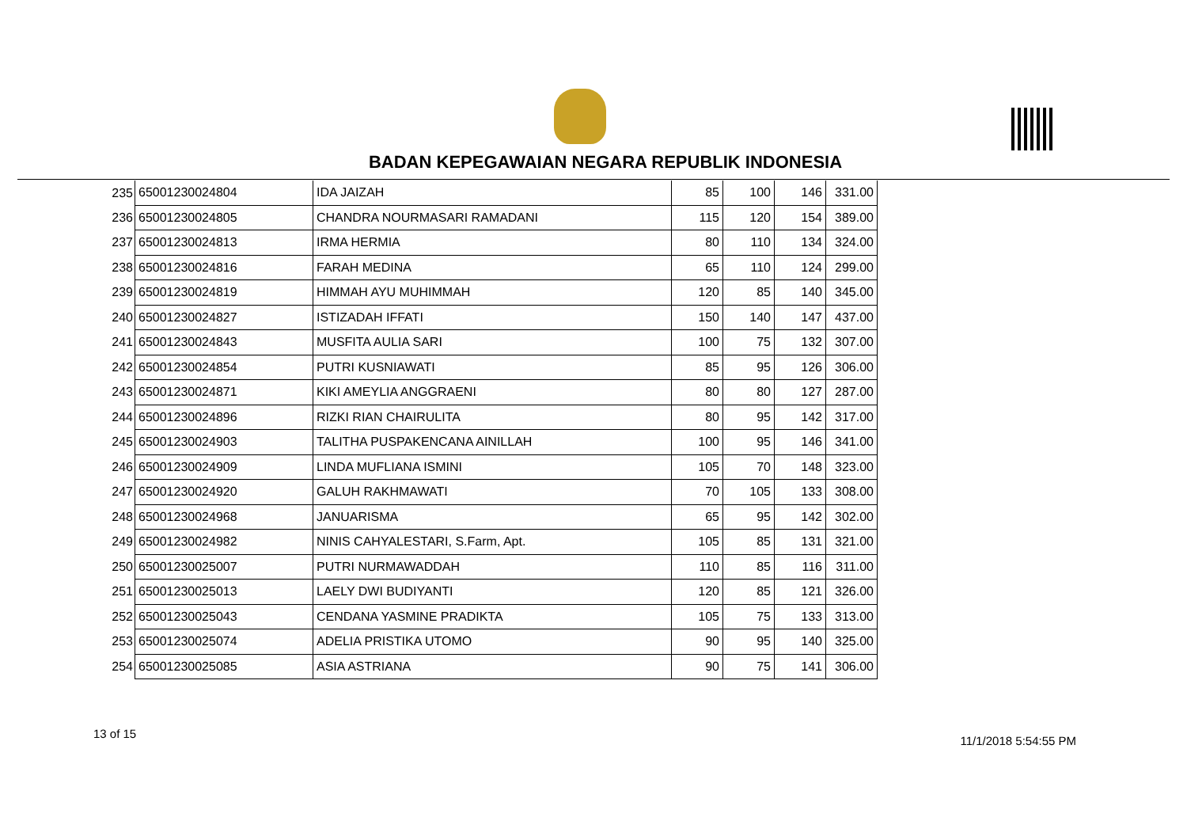BADAN KEPEGAWAIAN NEGARA REPUBLIK INDONESIA
| 235 | 65001230024804 | IDA JAIZAH | 85 | 100 | 146 | 331.00 |
| 236 | 65001230024805 | CHANDRA NOURMASARI RAMADANI | 115 | 120 | 154 | 389.00 |
| 237 | 65001230024813 | IRMA HERMIA | 80 | 110 | 134 | 324.00 |
| 238 | 65001230024816 | FARAH MEDINA | 65 | 110 | 124 | 299.00 |
| 239 | 65001230024819 | HIMMAH AYU MUHIMMAH | 120 | 85 | 140 | 345.00 |
| 240 | 65001230024827 | ISTIZADAH IFFATI | 150 | 140 | 147 | 437.00 |
| 241 | 65001230024843 | MUSFITA AULIA SARI | 100 | 75 | 132 | 307.00 |
| 242 | 65001230024854 | PUTRI KUSNIAWATI | 85 | 95 | 126 | 306.00 |
| 243 | 65001230024871 | KIKI AMEYLIA ANGGRAENI | 80 | 80 | 127 | 287.00 |
| 244 | 65001230024896 | RIZKI RIAN CHAIRULITA | 80 | 95 | 142 | 317.00 |
| 245 | 65001230024903 | TALITHA PUSPAKENCANA AINILLAH | 100 | 95 | 146 | 341.00 |
| 246 | 65001230024909 | LINDA MUFLIANA ISMINI | 105 | 70 | 148 | 323.00 |
| 247 | 65001230024920 | GALUH RAKHMAWATI | 70 | 105 | 133 | 308.00 |
| 248 | 65001230024968 | JANUARISMA | 65 | 95 | 142 | 302.00 |
| 249 | 65001230024982 | NINIS CAHYALESTARI, S.Farm, Apt. | 105 | 85 | 131 | 321.00 |
| 250 | 65001230025007 | PUTRI NURMAWADDAH | 110 | 85 | 116 | 311.00 |
| 251 | 65001230025013 | LAELY DWI BUDIYANTI | 120 | 85 | 121 | 326.00 |
| 252 | 65001230025043 | CENDANA YASMINE PRADIKTA | 105 | 75 | 133 | 313.00 |
| 253 | 65001230025074 | ADELIA PRISTIKA UTOMO | 90 | 95 | 140 | 325.00 |
| 254 | 65001230025085 | ASIA ASTRIANA | 90 | 75 | 141 | 306.00 |
13 of 15
11/1/2018 5:54:55 PM